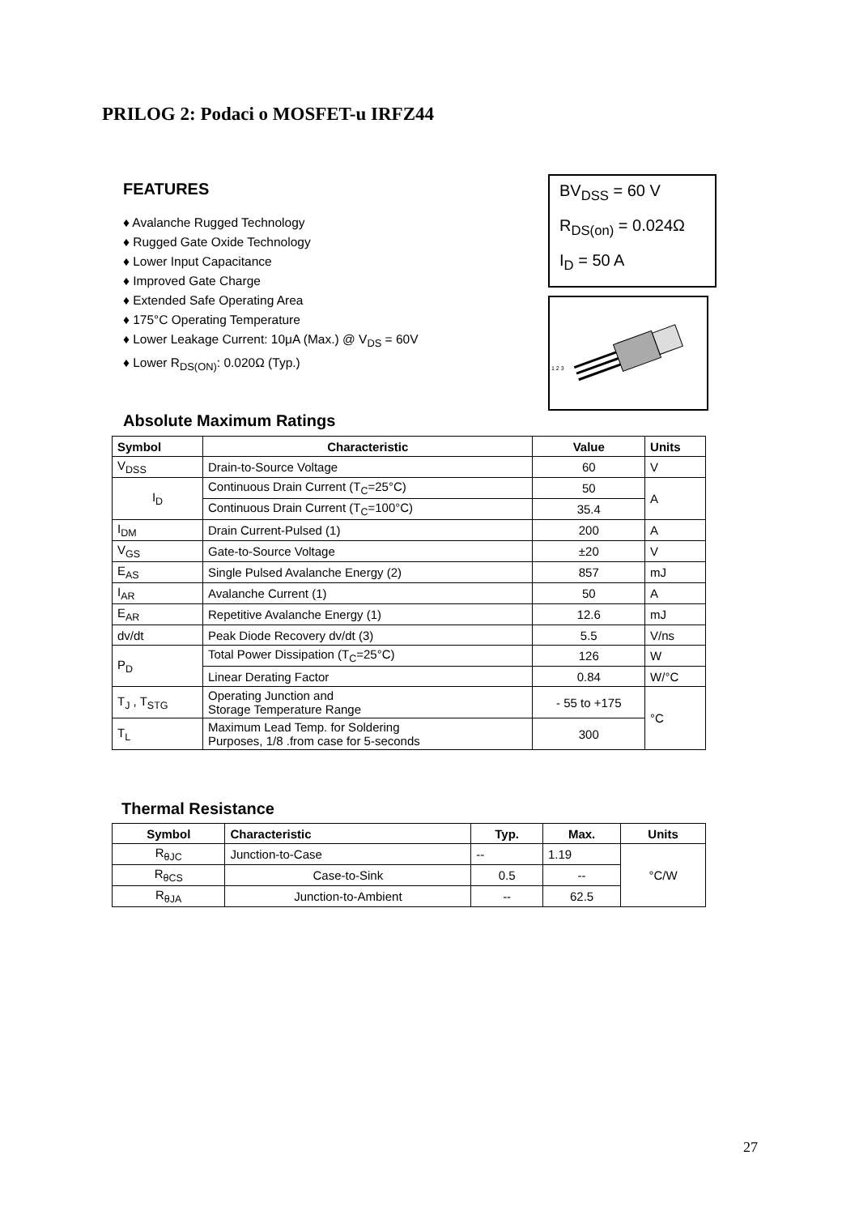PRILOG 2: Podaci o MOSFET-u IRFZ44
FEATURES
♦ Avalanche Rugged Technology
♦ Rugged Gate Oxide Technology
♦ Lower Input Capacitance
♦ Improved Gate Charge
♦ Extended Safe Operating Area
♦ 175°C Operating Temperature
♦ Lower Leakage Current: 10μA (Max.) @ V<sub>DS</sub> = 60V
♦ Lower R<sub>DS(ON)</sub>: 0.020Ω (Typ.)
BV<sub>DSS</sub> = 60 V
R<sub>DS(on)</sub> = 0.024Ω
I<sub>D</sub> = 50 A
1 2 3
Absolute Maximum Ratings
| Symbol | Characteristic | Value | Units |
| --- | --- | --- | --- |
| V<sub>DSS</sub> | Drain-to-Source Voltage | 60 | V |
| I<sub>D</sub> | Continuous Drain Current (T<sub>C</sub>=25°C) | 50 | A |
| | Continuous Drain Current (T<sub>C</sub>=100°C) | 35.4 | |
| I<sub>DM</sub> | Drain Current-Pulsed (1) | 200 | A |
| V<sub>GS</sub> | Gate-to-Source Voltage | ±20 | V |
| E<sub>AS</sub> | Single Pulsed Avalanche Energy (2) | 857 | mJ |
| I<sub>AR</sub> | Avalanche Current (1) | 50 | A |
| E<sub>AR</sub> | Repetitive Avalanche Energy (1) | 12.6 | mJ |
| dv/dt | Peak Diode Recovery dv/dt (3) | 5.5 | V/ns |
| P<sub>D</sub> | Total Power Dissipation (T<sub>C</sub>=25°C) | 126 | W |
| | Linear Derating Factor | 0.84 | W/°C |
| T<sub>J</sub> , T<sub>STG</sub> | Operating Junction and Storage Temperature Range | - 55 to +175 | °C |
| T<sub>L</sub> | Maximum Lead Temp. for Soldering Purposes, 1/8 .from case for 5-seconds | 300 | |
Thermal Resistance
| Symbol | Characteristic | Typ. | Max. | Units |
| --- | --- | --- | --- | --- |
| R<sub>θJC</sub> | Junction-to-Case | -- | 1.19 | °C/W |
| R<sub>θCS</sub> | Case-to-Sink | 0.5 | -- | |
| R<sub>θJA</sub> | Junction-to-Ambient | -- | 62.5 | |
27